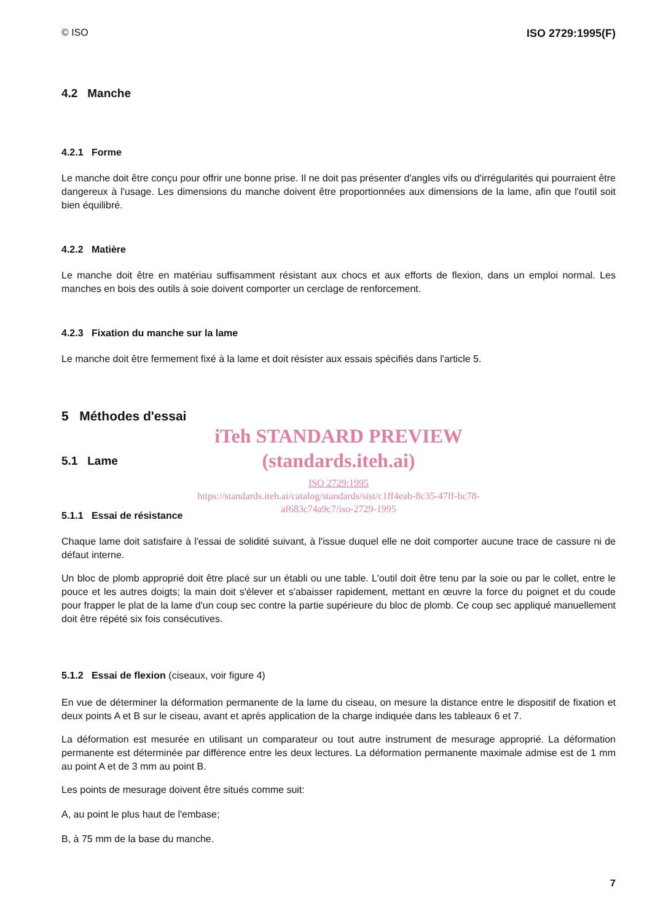© ISO ISO 2729:1995(F)
4.2 Manche
4.2.1 Forme
Le manche doit être conçu pour offrir une bonne prise. Il ne doit pas présenter d'angles vifs ou d'irrégularités qui pourraient être dangereux à l'usage. Les dimensions du manche doivent être proportionnées aux dimensions de la lame, afin que l'outil soit bien équilibré.
4.2.2 Matière
Le manche doit être en matériau suffisamment résistant aux chocs et aux efforts de flexion, dans un emploi normal. Les manches en bois des outils à soie doivent comporter un cerclage de renforcement.
4.2.3 Fixation du manche sur la lame
Le manche doit être fermement fixé à la lame et doit résister aux essais spécifiés dans l'article 5.
5 Méthodes d'essai
iTeh STANDARD PREVIEW
(standards.iteh.ai)
5.1 Lame
ISO 2729:1995
https://standards.iteh.ai/catalog/standards/sist/c1ff4eab-8c35-47ff-bc78-
af683c74a9c7/iso-2729-1995
5.1.1 Essai de résistance
Chaque lame doit satisfaire à l'essai de solidité suivant, à l'issue duquel elle ne doit comporter aucune trace de cassure ni de défaut interne.
Un bloc de plomb approprié doit être placé sur un établi ou une table. L'outil doit être tenu par la soie ou par le collet, entre le pouce et les autres doigts; la main doit s'élever et s'abaisser rapidement, mettant en œuvre la force du poignet et du coude pour frapper le plat de la lame d'un coup sec contre la partie supérieure du bloc de plomb. Ce coup sec appliqué manuellement doit être répété six fois consécutives.
5.1.2 Essai de flexion (ciseaux, voir figure 4)
En vue de déterminer la déformation permanente de la lame du ciseau, on mesure la distance entre le dispositif de fixation et deux points A et B sur le ciseau, avant et après application de la charge indiquée dans les tableaux 6 et 7.
La déformation est mesurée en utilisant un comparateur ou tout autre instrument de mesurage approprié. La déformation permanente est déterminée par différence entre les deux lectures. La déformation permanente maximale admise est de 1 mm au point A et de 3 mm au point B.
Les points de mesurage doivent être situés comme suit:
A, au point le plus haut de l'embase;
B, à 75 mm de la base du manche.
7